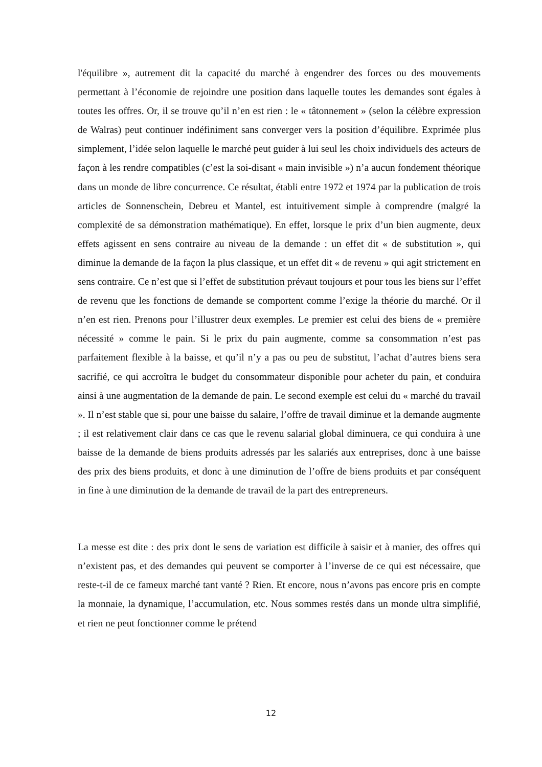l'équilibre », autrement dit la capacité du marché à engendrer des forces ou des mouvements permettant à l’économie de rejoindre une position dans laquelle toutes les demandes sont égales à toutes les offres. Or, il se trouve qu’il n’en est rien : le « tâtonnement » (selon la célèbre expression de Walras) peut continuer indéfiniment sans converger vers la position d’équilibre. Exprimée plus simplement, l’idée selon laquelle le marché peut guider à lui seul les choix individuels des acteurs de façon à les rendre compatibles (c’est la soi-disant « main invisible ») n’a aucun fondement théorique dans un monde de libre concurrence. Ce résultat, établi entre 1972 et 1974 par la publication de trois articles de Sonnenschein, Debreu et Mantel, est intuitivement simple à comprendre (malgré la complexité de sa démonstration mathématique). En effet, lorsque le prix d’un bien augmente, deux effets agissent en sens contraire au niveau de la demande : un effet dit « de substitution », qui diminue la demande de la façon la plus classique, et un effet dit « de revenu » qui agit strictement en sens contraire. Ce n’est que si l’effet de substitution prévaut toujours et pour tous les biens sur l’effet de revenu que les fonctions de demande se comportent comme l’exige la théorie du marché. Or il n’en est rien. Prenons pour l’illustrer deux exemples. Le premier est celui des biens de « première nécessité » comme le pain. Si le prix du pain augmente, comme sa consommation n’est pas parfaitement flexible à la baisse, et qu’il n’y a pas ou peu de substitut, l’achat d’autres biens sera sacrifié, ce qui accroîtra le budget du consommateur disponible pour acheter du pain, et conduira ainsi à une augmentation de la demande de pain. Le second exemple est celui du « marché du travail ». Il n’est stable que si, pour une baisse du salaire, l’offre de travail diminue et la demande augmente ; il est relativement clair dans ce cas que le revenu salarial global diminuera, ce qui conduira à une baisse de la demande de biens produits adressés par les salariés aux entreprises, donc à une baisse des prix des biens produits, et donc à une diminution de l’offre de biens produits et par conséquent in fine à une diminution de la demande de travail de la part des entrepreneurs.
La messe est dite : des prix dont le sens de variation est difficile à saisir et à manier, des offres qui n’existent pas, et des demandes qui peuvent se comporter à l’inverse de ce qui est nécessaire, que reste-t-il de ce fameux marché tant vanté ? Rien. Et encore, nous n’avons pas encore pris en compte la monnaie, la dynamique, l’accumulation, etc. Nous sommes restés dans un monde ultra simplifié, et rien ne peut fonctionner comme le prétend
12